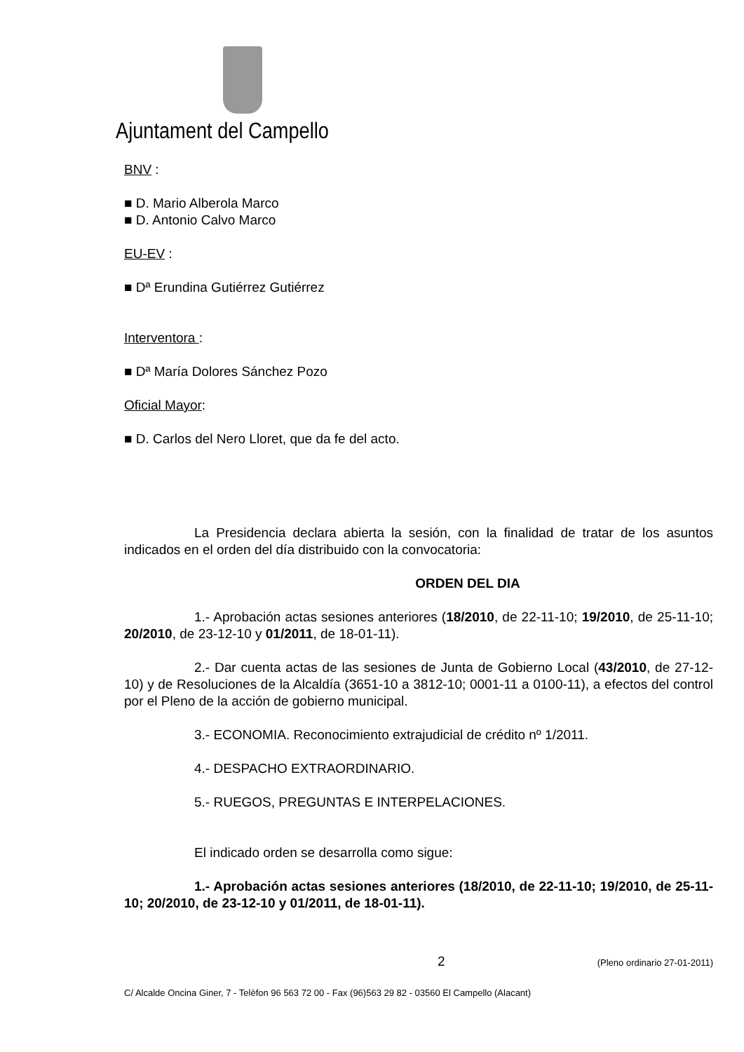Ajuntament del Campello
BNV :
■ D. Mario Alberola Marco
■ D. Antonio Calvo Marco
EU-EV :
■ Dª Erundina Gutiérrez Gutiérrez
Interventora :
■ Dª María Dolores Sánchez Pozo
Oficial Mayor:
■ D. Carlos del Nero Lloret, que da fe del acto.
La Presidencia declara abierta la sesión, con la finalidad de tratar de los asuntos indicados en el orden del día distribuido con la convocatoria:
ORDEN DEL DIA
1.- Aprobación actas sesiones anteriores (18/2010, de 22-11-10; 19/2010, de 25-11-10; 20/2010, de 23-12-10 y 01/2011, de 18-01-11).
2.- Dar cuenta actas de las sesiones de Junta de Gobierno Local (43/2010, de 27-12-10) y de Resoluciones de la Alcaldía (3651-10 a 3812-10; 0001-11 a 0100-11), a efectos del control por el Pleno de la acción de gobierno municipal.
3.- ECONOMIA. Reconocimiento extrajudicial de crédito nº 1/2011.
4.- DESPACHO EXTRAORDINARIO.
5.- RUEGOS, PREGUNTAS E INTERPELACIONES.
El indicado orden se desarrolla como sigue:
1.- Aprobación actas sesiones anteriores (18/2010, de 22-11-10; 19/2010, de 25-11-10; 20/2010, de 23-12-10 y 01/2011, de 18-01-11).
2 (Pleno ordinario 27-01-2011)
C/ Alcalde Oncina Giner, 7 - Telèfon 96 563 72 00 - Fax (96)563 29 82 - 03560 El Campello (Alacant)